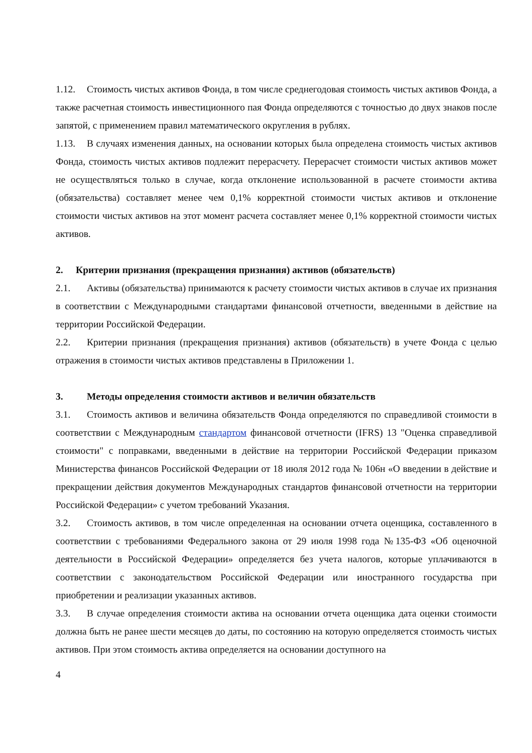1.12. Стоимость чистых активов Фонда, в том числе среднегодовая стоимость чистых активов Фонда, а также расчетная стоимость инвестиционного пая Фонда определяются с точностью до двух знаков после запятой, с применением правил математического округления в рублях.
1.13. В случаях изменения данных, на основании которых была определена стоимость чистых активов Фонда, стоимость чистых активов подлежит перерасчету. Перерасчет стоимости чистых активов может не осуществляться только в случае, когда отклонение использованной в расчете стоимости актива (обязательства) составляет менее чем 0,1% корректной стоимости чистых активов и отклонение стоимости чистых активов на этот момент расчета составляет менее 0,1% корректной стоимости чистых активов.
2. Критерии признания (прекращения признания) активов (обязательств)
2.1. Активы (обязательства) принимаются к расчету стоимости чистых активов в случае их признания в соответствии с Международными стандартами финансовой отчетности, введенными в действие на территории Российской Федерации.
2.2. Критерии признания (прекращения признания) активов (обязательств) в учете Фонда с целью отражения в стоимости чистых активов представлены в Приложении 1.
3. Методы определения стоимости активов и величин обязательств
3.1. Стоимость активов и величина обязательств Фонда определяются по справедливой стоимости в соответствии с Международным стандартом финансовой отчетности (IFRS) 13 "Оценка справедливой стоимости" с поправками, введенными в действие на территории Российской Федерации приказом Министерства финансов Российской Федерации от 18 июля 2012 года № 106н «О введении в действие и прекращении действия документов Международных стандартов финансовой отчетности на территории Российской Федерации» с учетом требований Указания.
3.2. Стоимость активов, в том числе определенная на основании отчета оценщика, составленного в соответствии с требованиями Федерального закона от 29 июля 1998 года №135-ФЗ «Об оценочной деятельности в Российской Федерации» определяется без учета налогов, которые уплачиваются в соответствии с законодательством Российской Федерации или иностранного государства при приобретении и реализации указанных активов.
3.3. В случае определения стоимости актива на основании отчета оценщика дата оценки стоимости должна быть не ранее шести месяцев до даты, по состоянию на которую определяется стоимость чистых активов. При этом стоимость актива определяется на основании доступного на
4